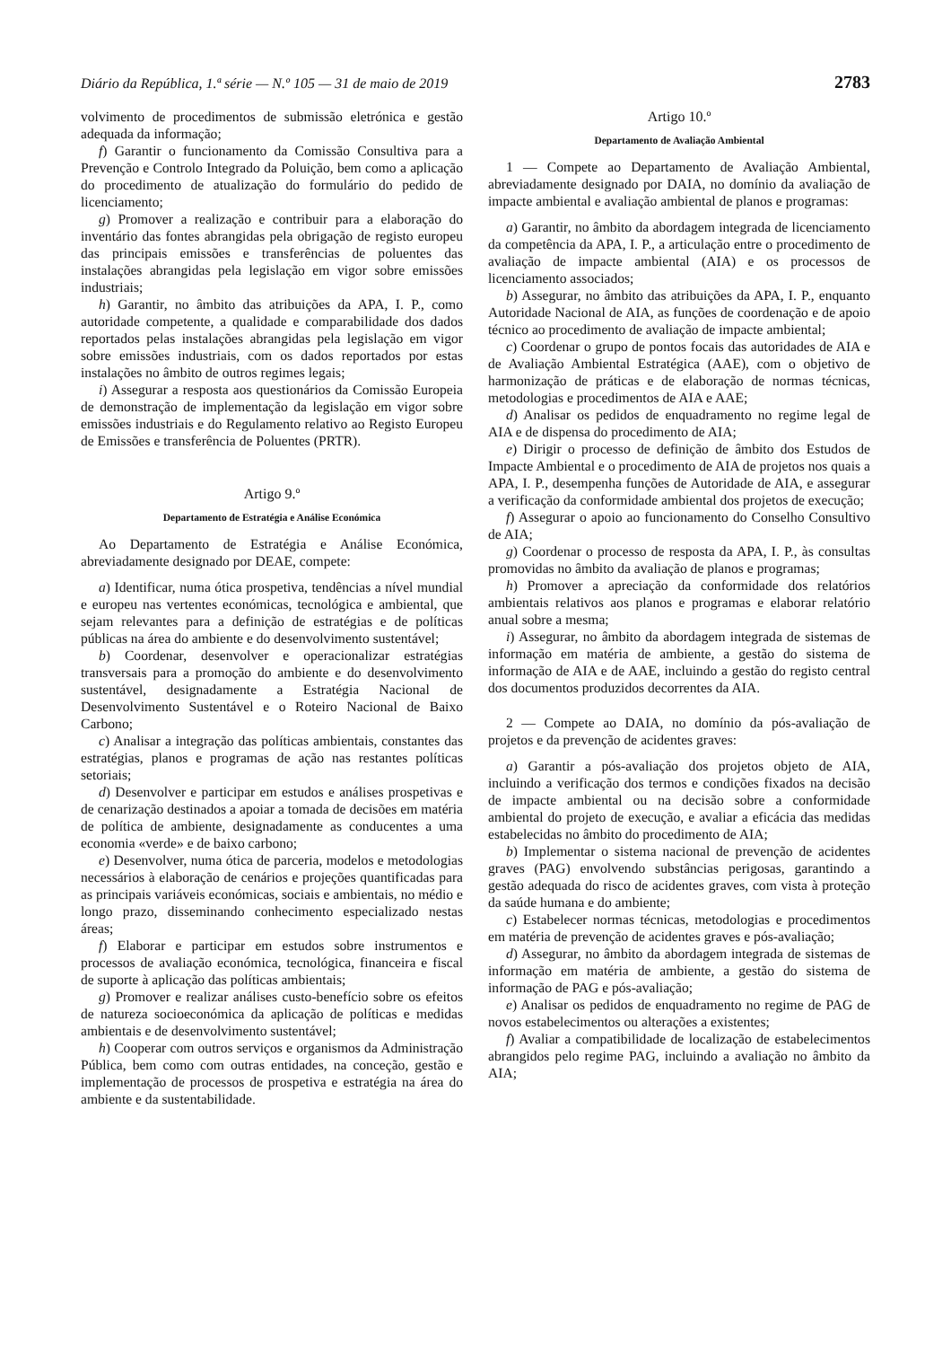Diário da República, 1.ª série — N.º 105 — 31 de maio de 2019 2783
volvimento de procedimentos de submissão eletrónica e gestão adequada da informação;
f) Garantir o funcionamento da Comissão Consultiva para a Prevenção e Controlo Integrado da Poluição, bem como a aplicação do procedimento de atualização do formulário do pedido de licenciamento;
g) Promover a realização e contribuir para a elaboração do inventário das fontes abrangidas pela obrigação de registo europeu das principais emissões e transferências de poluentes das instalações abrangidas pela legislação em vigor sobre emissões industriais;
h) Garantir, no âmbito das atribuições da APA, I. P., como autoridade competente, a qualidade e comparabilidade dos dados reportados pelas instalações abrangidas pela legislação em vigor sobre emissões industriais, com os dados reportados por estas instalações no âmbito de outros regimes legais;
i) Assegurar a resposta aos questionários da Comissão Europeia de demonstração de implementação da legislação em vigor sobre emissões industriais e do Regulamento relativo ao Registo Europeu de Emissões e transferência de Poluentes (PRTR).
Artigo 9.º
Departamento de Estratégia e Análise Económica
Ao Departamento de Estratégia e Análise Económica, abreviadamente designado por DEAE, compete:
a) Identificar, numa ótica prospetiva, tendências a nível mundial e europeu nas vertentes económicas, tecnológica e ambiental, que sejam relevantes para a definição de estratégias e de políticas públicas na área do ambiente e do desenvolvimento sustentável;
b) Coordenar, desenvolver e operacionalizar estratégias transversais para a promoção do ambiente e do desenvolvimento sustentável, designadamente a Estratégia Nacional de Desenvolvimento Sustentável e o Roteiro Nacional de Baixo Carbono;
c) Analisar a integração das políticas ambientais, constantes das estratégias, planos e programas de ação nas restantes políticas setoriais;
d) Desenvolver e participar em estudos e análises prospetivas e de cenarização destinados a apoiar a tomada de decisões em matéria de política de ambiente, designadamente as conducentes a uma economia «verde» e de baixo carbono;
e) Desenvolver, numa ótica de parceria, modelos e metodologias necessários à elaboração de cenários e projeções quantificadas para as principais variáveis económicas, sociais e ambientais, no médio e longo prazo, disseminando conhecimento especializado nestas áreas;
f) Elaborar e participar em estudos sobre instrumentos e processos de avaliação económica, tecnológica, financeira e fiscal de suporte à aplicação das políticas ambientais;
g) Promover e realizar análises custo-benefício sobre os efeitos de natureza socioeconómica da aplicação de políticas e medidas ambientais e de desenvolvimento sustentável;
h) Cooperar com outros serviços e organismos da Administração Pública, bem como com outras entidades, na conceção, gestão e implementação de processos de prospetiva e estratégia na área do ambiente e da sustentabilidade.
Artigo 10.º
Departamento de Avaliação Ambiental
1 — Compete ao Departamento de Avaliação Ambiental, abreviadamente designado por DAIA, no domínio da avaliação de impacte ambiental e avaliação ambiental de planos e programas:
a) Garantir, no âmbito da abordagem integrada de licenciamento da competência da APA, I. P., a articulação entre o procedimento de avaliação de impacte ambiental (AIA) e os processos de licenciamento associados;
b) Assegurar, no âmbito das atribuições da APA, I. P., enquanto Autoridade Nacional de AIA, as funções de coordenação e de apoio técnico ao procedimento de avaliação de impacte ambiental;
c) Coordenar o grupo de pontos focais das autoridades de AIA e de Avaliação Ambiental Estratégica (AAE), com o objetivo de harmonização de práticas e de elaboração de normas técnicas, metodologias e procedimentos de AIA e AAE;
d) Analisar os pedidos de enquadramento no regime legal de AIA e de dispensa do procedimento de AIA;
e) Dirigir o processo de definição de âmbito dos Estudos de Impacte Ambiental e o procedimento de AIA de projetos nos quais a APA, I. P., desempenha funções de Autoridade de AIA, e assegurar a verificação da conformidade ambiental dos projetos de execução;
f) Assegurar o apoio ao funcionamento do Conselho Consultivo de AIA;
g) Coordenar o processo de resposta da APA, I. P., às consultas promovidas no âmbito da avaliação de planos e programas;
h) Promover a apreciação da conformidade dos relatórios ambientais relativos aos planos e programas e elaborar relatório anual sobre a mesma;
i) Assegurar, no âmbito da abordagem integrada de sistemas de informação em matéria de ambiente, a gestão do sistema de informação de AIA e de AAE, incluindo a gestão do registo central dos documentos produzidos decorrentes da AIA.
2 — Compete ao DAIA, no domínio da pós-avaliação de projetos e da prevenção de acidentes graves:
a) Garantir a pós-avaliação dos projetos objeto de AIA, incluindo a verificação dos termos e condições fixados na decisão de impacte ambiental ou na decisão sobre a conformidade ambiental do projeto de execução, e avaliar a eficácia das medidas estabelecidas no âmbito do procedimento de AIA;
b) Implementar o sistema nacional de prevenção de acidentes graves (PAG) envolvendo substâncias perigosas, garantindo a gestão adequada do risco de acidentes graves, com vista à proteção da saúde humana e do ambiente;
c) Estabelecer normas técnicas, metodologias e procedimentos em matéria de prevenção de acidentes graves e pós-avaliação;
d) Assegurar, no âmbito da abordagem integrada de sistemas de informação em matéria de ambiente, a gestão do sistema de informação de PAG e pós-avaliação;
e) Analisar os pedidos de enquadramento no regime de PAG de novos estabelecimentos ou alterações a existentes;
f) Avaliar a compatibilidade de localização de estabelecimentos abrangidos pelo regime PAG, incluindo a avaliação no âmbito da AIA;